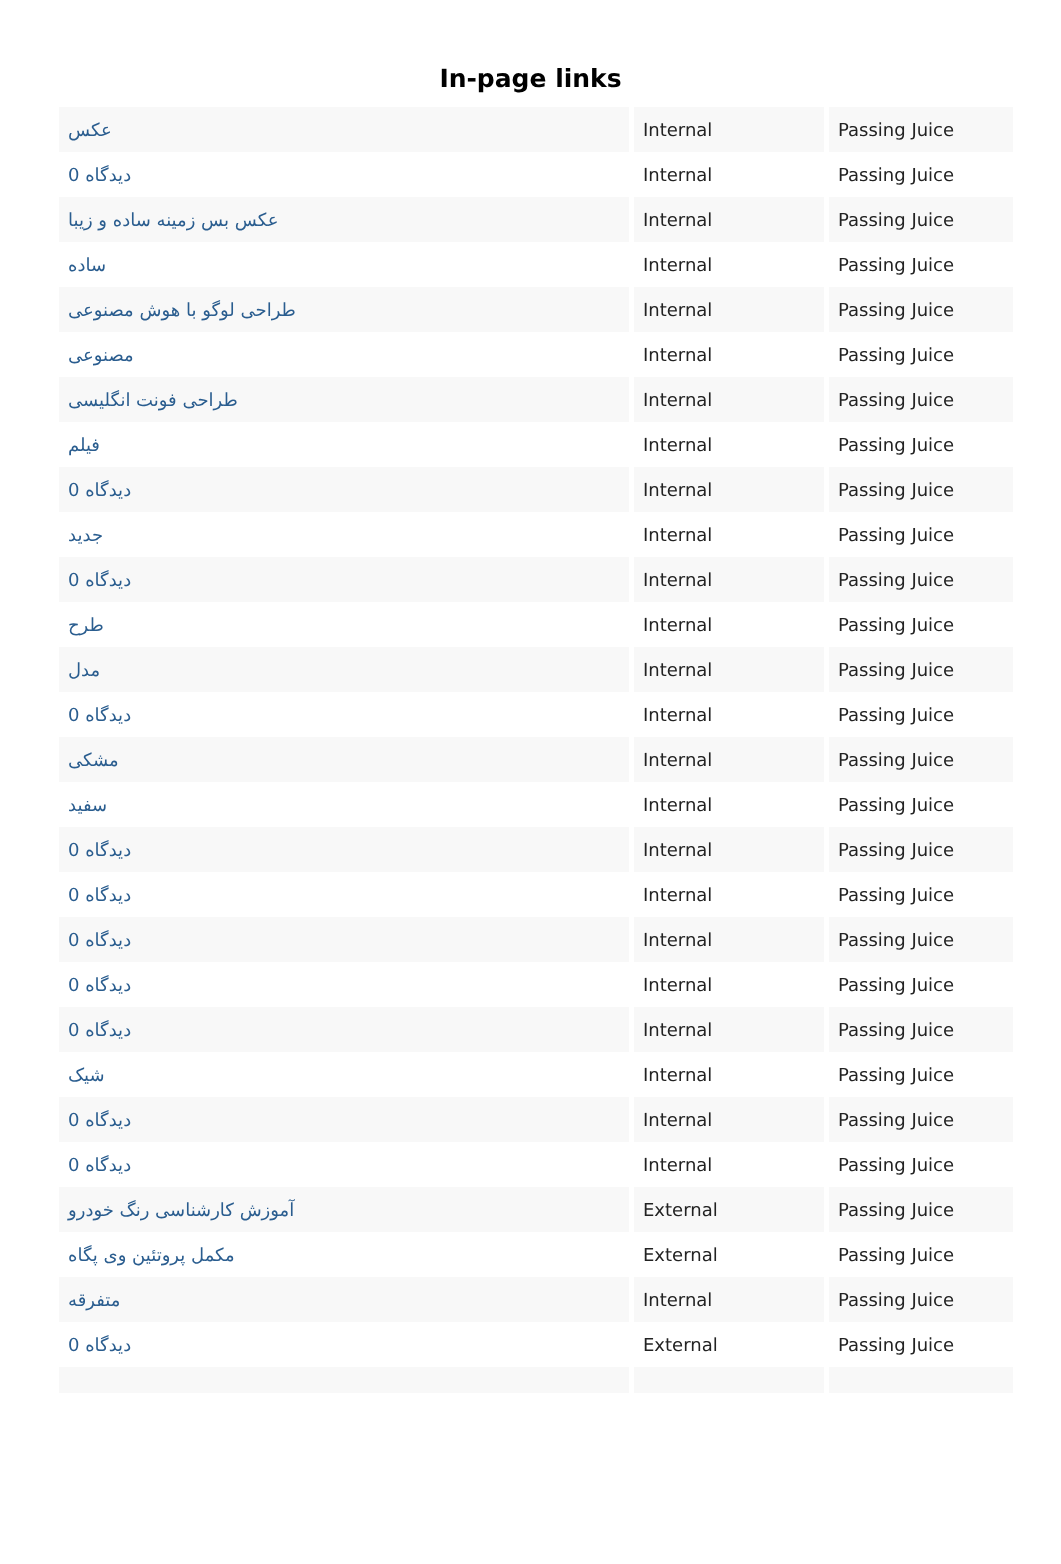In-page links
| عکس | Internal | Passing Juice |
| 0 دیدگاه | Internal | Passing Juice |
| عکس بس زمینه ساده و زیبا | Internal | Passing Juice |
| ساده | Internal | Passing Juice |
| طراحی لوگو با هوش مصنوعی | Internal | Passing Juice |
| مصنوعی | Internal | Passing Juice |
| طراحی فونت انگلیسی | Internal | Passing Juice |
| فیلم | Internal | Passing Juice |
| 0 دیدگاه | Internal | Passing Juice |
| جدید | Internal | Passing Juice |
| 0 دیدگاه | Internal | Passing Juice |
| طرح | Internal | Passing Juice |
| مدل | Internal | Passing Juice |
| 0 دیدگاه | Internal | Passing Juice |
| مشکی | Internal | Passing Juice |
| سفید | Internal | Passing Juice |
| 0 دیدگاه | Internal | Passing Juice |
| 0 دیدگاه | Internal | Passing Juice |
| 0 دیدگاه | Internal | Passing Juice |
| 0 دیدگاه | Internal | Passing Juice |
| 0 دیدگاه | Internal | Passing Juice |
| شیک | Internal | Passing Juice |
| 0 دیدگاه | Internal | Passing Juice |
| 0 دیدگاه | Internal | Passing Juice |
| آموزش کارشناسی رنگ خودرو | External | Passing Juice |
| مکمل پروتئین وی پگاه | External | Passing Juice |
| متفرقه | Internal | Passing Juice |
| 0 دیدگاه | External | Passing Juice |